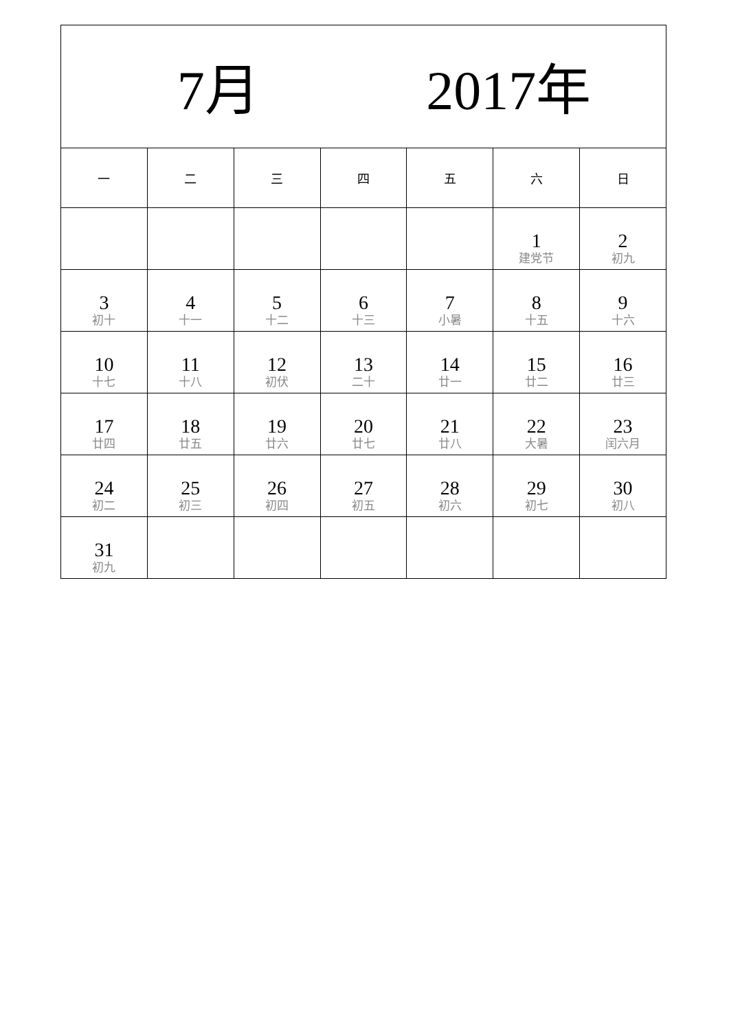| 7月 2017年 | | | | | | |
| 一 | 二 | 三 | 四 | 五 | 六 | 日 |
| | | | | | 1 建党节 | 2 初九 |
| 3 初十 | 4 十一 | 5 十二 | 6 十三 | 7 小暑 | 8 十五 | 9 十六 |
| 10 十七 | 11 十八 | 12 初伏 | 13 二十 | 14 廿一 | 15 廿二 | 16 廿三 |
| 17 廿四 | 18 廿五 | 19 廿六 | 20 廿七 | 21 廿八 | 22 大暑 | 23 闰六月 |
| 24 初二 | 25 初三 | 26 初四 | 27 初五 | 28 初六 | 29 初七 | 30 初八 |
| 31 初九 | | | | | | |